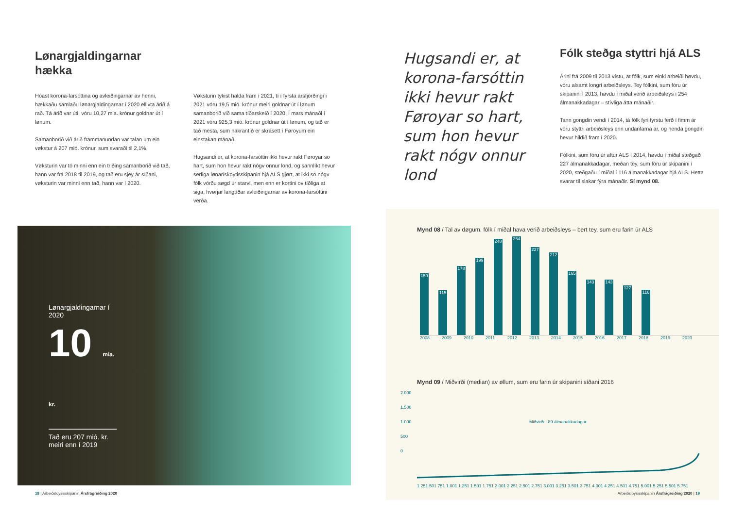Lønargjaldingarnar
hækka
Hóast korona-farsóttina og avleiðingarnar av henni, hækkaðu samlaðu lønargjaldingarnar í 2020 ellivta árið á rað. Tá árið var úti, vóru 10,27 mia. krónur goldnar út í lønum.
Samanborið við árið frammanundan var talan um ein vøkstur á 207 mió. krónur, sum svaraði til 2,1%.
Vøksturin var tó minni enn ein triðing samanborið við tað, hann var frá 2018 til 2019, og tað eru sjey ár síðani, vøksturin var minni enn tað, hann var í 2020.
Vøksturin tykist halda fram í 2021, tí í fyrsta ársfjórðingi í 2021 vóru 19,5 mió. krónur meiri goldnar út í lønum samanborið við sama tíðarskeið í 2020. Í mars mánaði í 2021 vóru 925,3 mió. krónur goldnar út í lønum, og tað er tað mesta, sum nakrantíð er skrásett í Føroyum ein einstakan mánað.
Hugsandi er, at korona-farsóttin ikki hevur rakt Føroyar so hart, sum hon hevur rakt nógv onnur lond, og sannlíkt hevur serliga lønarískoytisskipanin hjá ALS gjørt, at ikki so nógv fólk vórðu søgd úr starvi, men enn er kortini ov tíðliga at siga, hvørjar langtíðar avleiðingarnar av korona-farsóttini verða.
Lønargjaldingarnar í 2020
10 mia. kr.
Tað eru 207 mió. kr. meiri enn í 2019
Hugsandi er, at korona-farsóttin ikki hevur rakt Føroyar so hart, sum hon hevur rakt nógv onnur lond
Fólk steðga styttri hjá ALS
Árini frá 2009 til 2013 vístu, at fólk, sum einki arbeiði høvdu, vóru alsamt longri arbeiðsleys. Tey fólkini, sum fóru úr skipanini í 2013, høvdu í miðal verið arbeiðsleys í 254 álmanakkadagar – stívliga átta mánaðir.
Tann gongdin vendi í 2014, tá fólk fyri fyrstu ferð í fimm ár vóru styttri arbeiðsleys enn undanfarna ár, og henda gongdin hevur hildið fram í 2020.
Fólkini, sum fóru úr aftur ALS í 2014, høvdu í miðal steðgað 227 álmanakkadagar, meðan tey, sum fóru úr skipanini í 2020, steðgaðu í miðal í 116 álmanakkadagar hjá ALS. Hetta svarar til slakar fýra mánaðir. Sí mynd 08.
Mynd 08 / Tal av døgum, fólk í miðal hava verið arbeiðsleys – bert tey, sum eru farin úr ALS
159
115
178
199
248
254
227
212
165
143
143
127
116
2008 2009 2010 2011 2012 2013 2014 2015 2016 2017 2018 2019 2020
Mynd 09 / Miðvirði (median) av øllum, sum eru farin úr skipanini síðani 2016
2.000
1.500
1.000 Miðvirði : 89 álmanakkadagar
500
0
1 251 501 751 1.001 1.251 1.501 1.751 2.001 2.251 2.501 2.751 3.001 3.251 3.501 3.751 4.001 4.251 4.501 4.751 5.001 5.251 5.501 5.751
18 | Arbeiðsloysisskipanin Ársfrágreiðing 2020
Arbeiðsloysisskipanin Ársfrágreiðing 2020 | 19